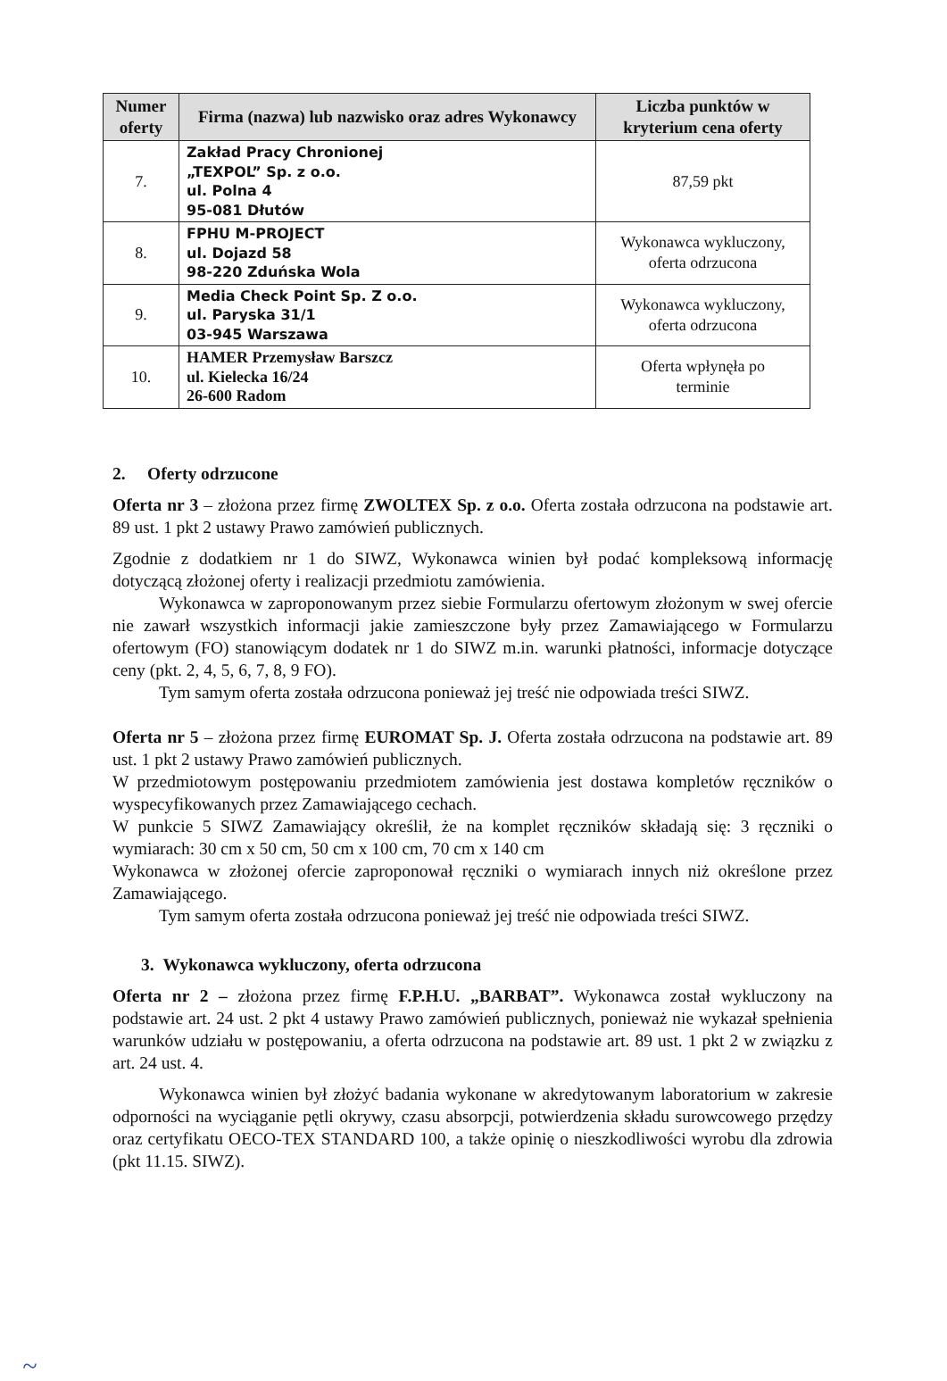| Numer oferty | Firma (nazwa) lub nazwisko oraz adres Wykonawcy | Liczba punktów w kryterium cena oferty |
| --- | --- | --- |
| 7. | Zakład Pracy Chronionej „TEXPOL” Sp. z o.o. ul. Polna 4 95-081 Dłutów | 87,59 pkt |
| 8. | FPHU M-PROJECT ul. Dojazd 58 98-220 Zduńska Wola | Wykonawca wykluczony, oferta odrzucona |
| 9. | Media Check Point Sp. Z o.o. ul. Paryska 31/1 03-945 Warszawa | Wykonawca wykluczony, oferta odrzucona |
| 10. | HAMER Przemysław Barszcz ul. Kielecka 16/24 26-600 Radom | Oferta wpłynęła po terminie |
2. Oferty odrzucone
Oferta nr 3 – złożona przez firmę ZWOLTEX Sp. z o.o. Oferta została odrzucona na podstawie art. 89 ust. 1 pkt 2 ustawy Prawo zamówień publicznych.
Zgodnie z dodatkiem nr 1 do SIWZ, Wykonawca winien był podać kompleksową informację dotyczącą złożonej oferty i realizacji przedmiotu zamówienia.
Wykonawca w zaproponowanym przez siebie Formularzu ofertowym złożonym w swej ofercie nie zawarł wszystkich informacji jakie zamieszczone były przez Zamawiającego w Formularzu ofertowym (FO) stanowiącym dodatek nr 1 do SIWZ m.in. warunki płatności, informacje dotyczące ceny (pkt. 2, 4, 5, 6, 7, 8, 9 FO).
Tym samym oferta została odrzucona ponieważ jej treść nie odpowiada treści SIWZ.
Oferta nr 5 – złożona przez firmę EUROMAT Sp. J. Oferta została odrzucona na podstawie art. 89 ust. 1 pkt 2 ustawy Prawo zamówień publicznych.
W przedmiotowym postępowaniu przedmiotem zamówienia jest dostawa kompletów ręczników o wyspecyfikowanych przez Zamawiającego cechach.
W punkcie 5 SIWZ Zamawiający określił, że na komplet ręczników składają się: 3 ręczniki o wymiarach: 30 cm x 50 cm, 50 cm x 100 cm, 70 cm x 140 cm
Wykonawca w złożonej ofercie zaproponował ręczniki o wymiarach innych niż określone przez Zamawiającego.
Tym samym oferta została odrzucona ponieważ jej treść nie odpowiada treści SIWZ.
3. Wykonawca wykluczony, oferta odrzucona
Oferta nr 2 – złożona przez firmę F.P.H.U. „BARBAT”. Wykonawca został wykluczony na podstawie art. 24 ust. 2 pkt 4 ustawy Prawo zamówień publicznych, ponieważ nie wykazał spełnienia warunków udziału w postępowaniu, a oferta odrzucona na podstawie art. 89 ust. 1 pkt 2 w związku z art. 24 ust. 4.
Wykonawca winien był złożyć badania wykonane w akredytowanym laboratorium w zakresie odporności na wyciąganie pętli okrywy, czasu absorpcji, potwierdzenia składu surowcowego przędzy oraz certyfikatu OECO-TEX STANDARD 100, a także opinię o nieszkodliwości wyrobu dla zdrowia (pkt 11.15. SIWZ).
~